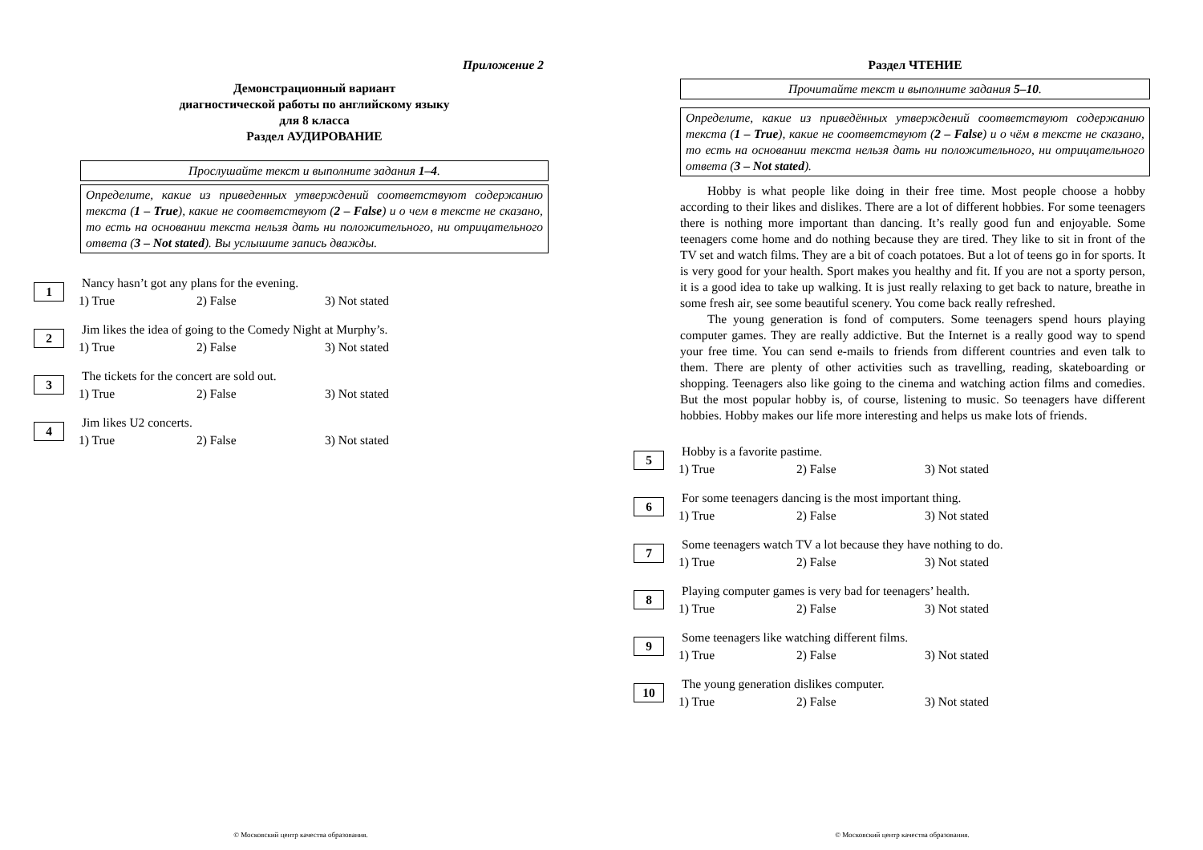Приложение 2
Демонстрационный вариант
диагностической работы по английскому языку
для 8 класса
Раздел АУДИРОВАНИЕ
Прослушайте текст и выполните задания 1–4.
Определите, какие из приведенных утверждений соответствуют содержанию текста (1 – True), какие не соответствуют (2 – False) и о чем в тексте не сказано, то есть на основании текста нельзя дать ни положительного, ни отрицательного ответа (3 – Not stated). Вы услышите запись дважды.
1
Nancy hasn’t got any plans for the evening.
1) True 2) False 3) Not stated
2
Jim likes the idea of going to the Comedy Night at Murphy’s.
1) True 2) False 3) Not stated
3
The tickets for the concert are sold out.
1) True 2) False 3) Not stated
4
Jim likes U2 concerts.
1) True 2) False 3) Not stated
© Московский центр качества образования.
Раздел ЧТЕНИЕ
Прочитайте текст и выполните задания 5–10.
Определите, какие из приведённых утверждений соответствуют содержанию текста (1 – True), какие не соответствуют (2 – False) и о чём в тексте не сказано, то есть на основании текста нельзя дать ни положительного, ни отрицательного ответа (3 – Not stated).
Hobby is what people like doing in their free time. Most people choose a hobby according to their likes and dislikes. There are a lot of different hobbies. For some teenagers there is nothing more important than dancing. It’s really good fun and enjoyable. Some teenagers come home and do nothing because they are tired. They like to sit in front of the TV set and watch films. They are a bit of coach potatoes. But a lot of teens go in for sports. It is very good for your health. Sport makes you healthy and fit. If you are not a sporty person, it is a good idea to take up walking. It is just really relaxing to get back to nature, breathe in some fresh air, see some beautiful scenery. You come back really refreshed.
The young generation is fond of computers. Some teenagers spend hours playing computer games. They are really addictive. But the Internet is a really good way to spend your free time. You can send e-mails to friends from different countries and even talk to them. There are plenty of other activities such as travelling, reading, skateboarding or shopping. Teenagers also like going to the cinema and watching action films and comedies. But the most popular hobby is, of course, listening to music. So teenagers have different hobbies. Hobby makes our life more interesting and helps us make lots of friends.
5
Hobby is a favorite pastime.
1) True 2) False 3) Not stated
6
For some teenagers dancing is the most important thing.
1) True 2) False 3) Not stated
7
Some teenagers watch TV a lot because they have nothing to do.
1) True 2) False 3) Not stated
8
Playing computer games is very bad for teenagers’ health.
1) True 2) False 3) Not stated
9
Some teenagers like watching different films.
1) True 2) False 3) Not stated
10
The young generation dislikes computer.
1) True 2) False 3) Not stated
© Московский центр качества образования.